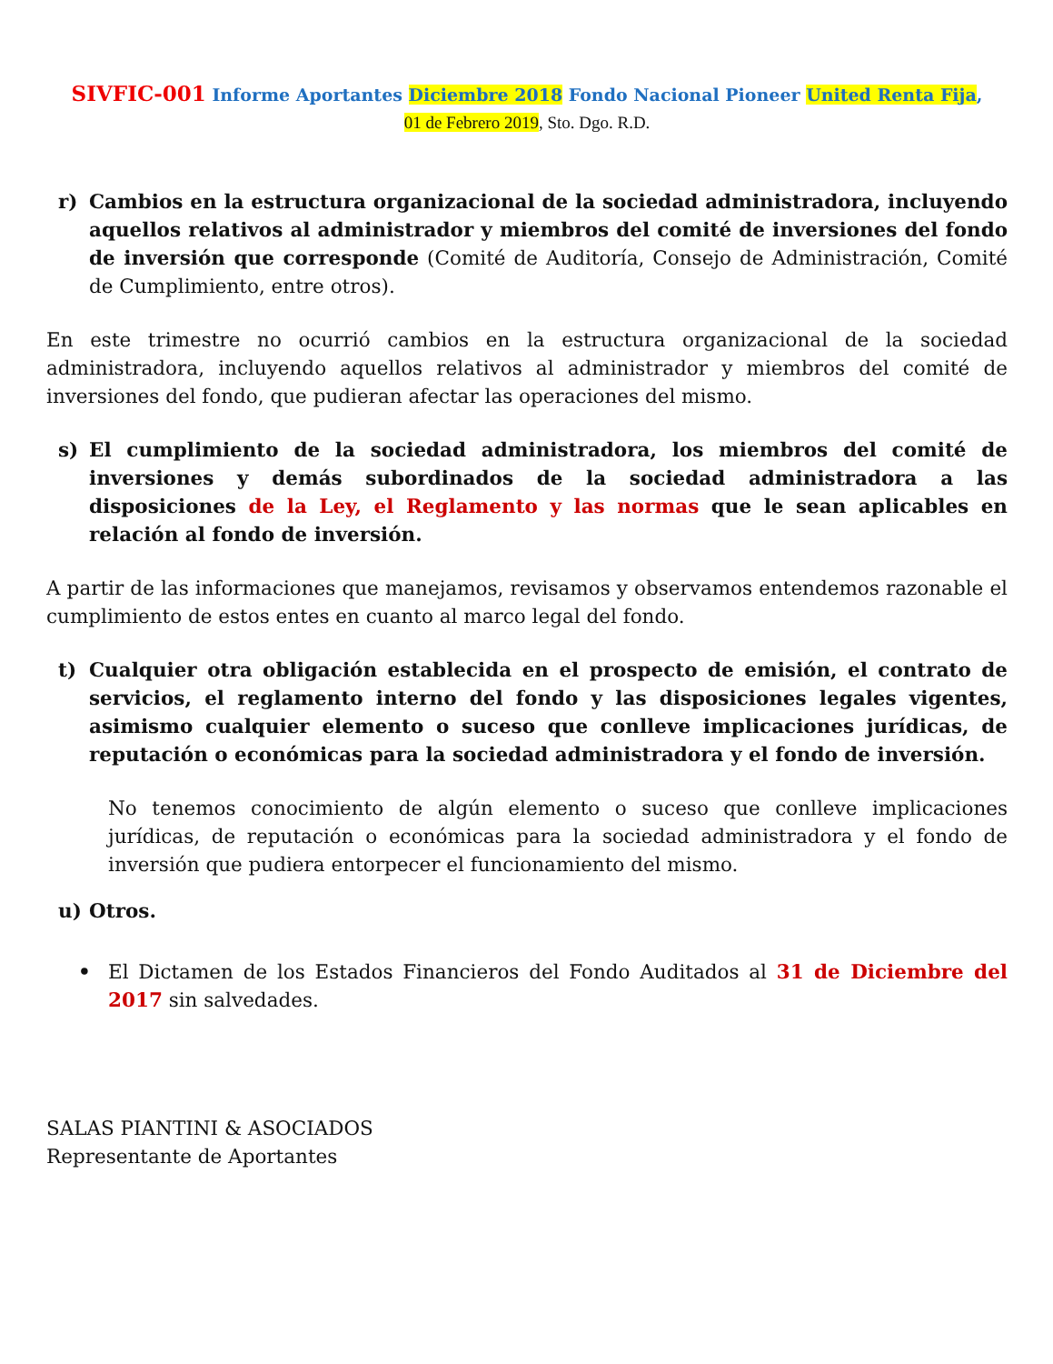SIVFIC-001 Informe Aportantes Diciembre 2018 Fondo Nacional Pioneer United Renta Fija,
01 de Febrero 2019, Sto. Dgo. R.D.
r) Cambios en la estructura organizacional de la sociedad administradora, incluyendo aquellos relativos al administrador y miembros del comité de inversiones del fondo de inversión que corresponde (Comité de Auditoría, Consejo de Administración, Comité de Cumplimiento, entre otros).
En este trimestre no ocurrió cambios en la estructura organizacional de la sociedad administradora, incluyendo aquellos relativos al administrador y miembros del comité de inversiones del fondo, que pudieran afectar las operaciones del mismo.
s) El cumplimiento de la sociedad administradora, los miembros del comité de inversiones y demás subordinados de la sociedad administradora a las disposiciones de la Ley, el Reglamento y las normas que le sean aplicables en relación al fondo de inversión.
A partir de las informaciones que manejamos, revisamos y observamos entendemos razonable el cumplimiento de estos entes en cuanto al marco legal del fondo.
t) Cualquier otra obligación establecida en el prospecto de emisión, el contrato de servicios, el reglamento interno del fondo y las disposiciones legales vigentes, asimismo cualquier elemento o suceso que conlleve implicaciones jurídicas, de reputación o económicas para la sociedad administradora y el fondo de inversión.
No tenemos conocimiento de algún elemento o suceso que conlleve implicaciones jurídicas, de reputación o económicas para la sociedad administradora y el fondo de inversión que pudiera entorpecer el funcionamiento del mismo.
u) Otros.
• El Dictamen de los Estados Financieros del Fondo Auditados al 31 de Diciembre del 2017 sin salvedades.
SALAS PIANTINI & ASOCIADOS
Representante de Aportantes